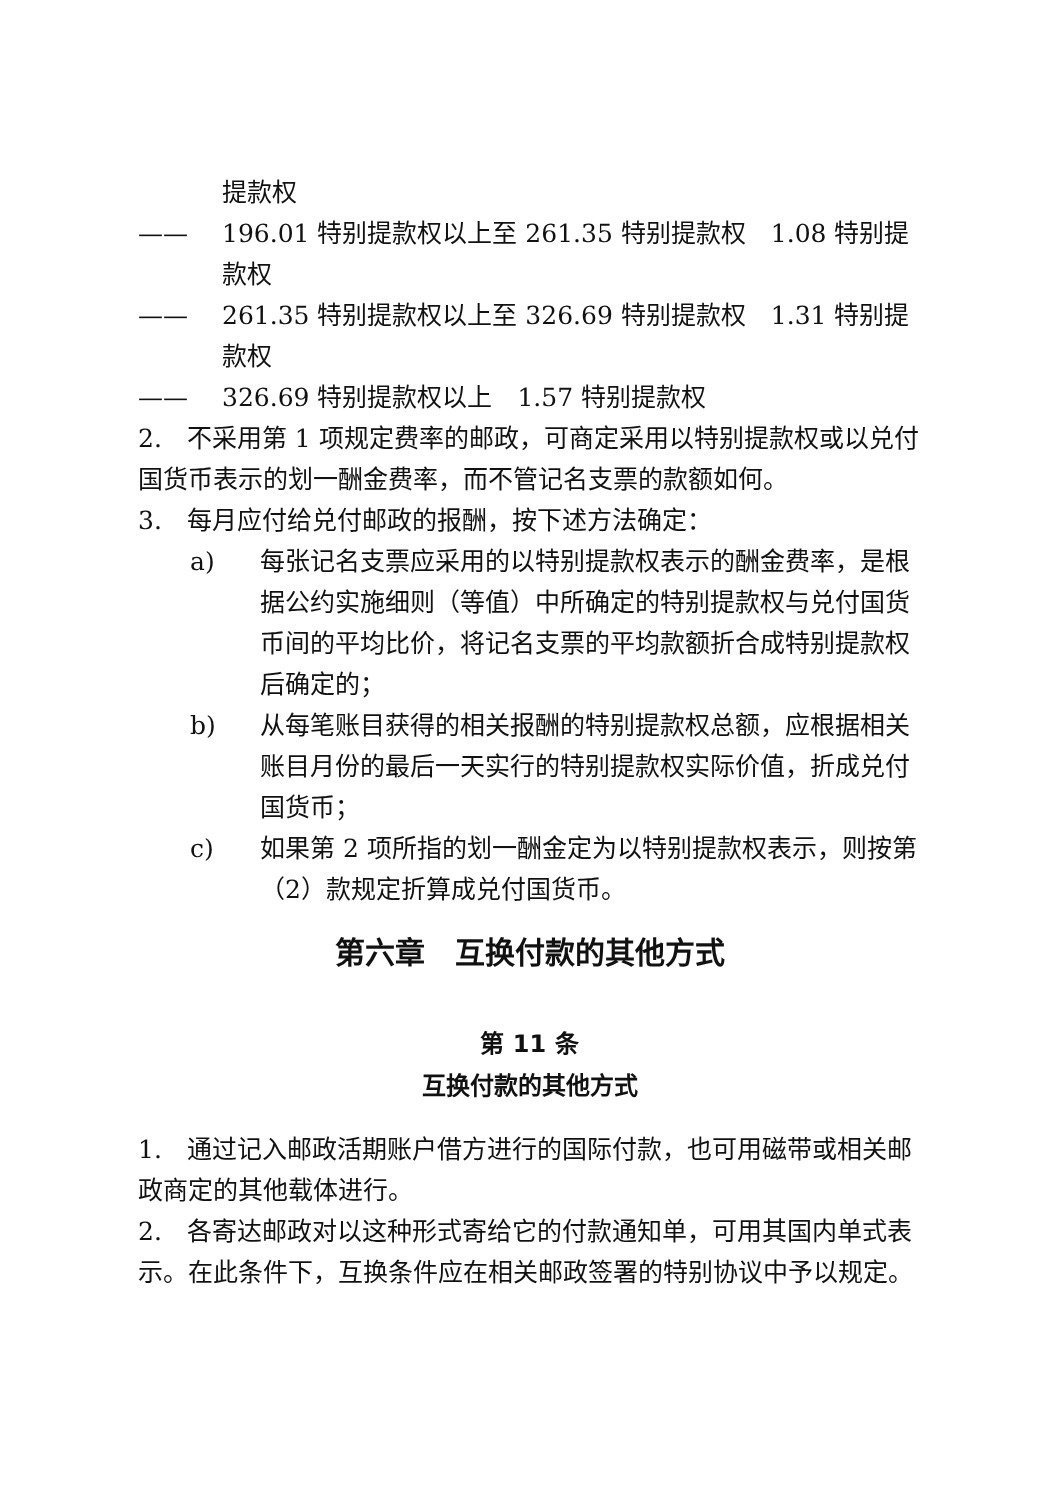提款权
—— 196.01 特别提款权以上至 261.35 特别提款权　1.08 特别提款权
—— 261.35 特别提款权以上至 326.69 特别提款权　1.31 特别提款权
—— 326.69 特别提款权以上　1.57 特别提款权
2.　不采用第 1 项规定费率的邮政，可商定采用以特别提款权或以兑付国货币表示的划一酬金费率，而不管记名支票的款额如何。
3.　每月应付给兑付邮政的报酬，按下述方法确定：
a) 每张记名支票应采用的以特别提款权表示的酬金费率，是根据公约实施细则（等值）中所确定的特别提款权与兑付国货币间的平均比价，将记名支票的平均款额折合成特别提款权后确定的；
b) 从每笔账目获得的相关报酬的特别提款权总额，应根据相关账目月份的最后一天实行的特别提款权实际价值，折成兑付国货币；
c) 如果第 2 项所指的划一酬金定为以特别提款权表示，则按第（2）款规定折算成兑付国货币。
第六章　互换付款的其他方式
第 11 条
互换付款的其他方式
1.　通过记入邮政活期账户借方进行的国际付款，也可用磁带或相关邮政商定的其他载体进行。
2.　各寄达邮政对以这种形式寄给它的付款通知单，可用其国内单式表示。在此条件下，互换条件应在相关邮政签署的特别协议中予以规定。